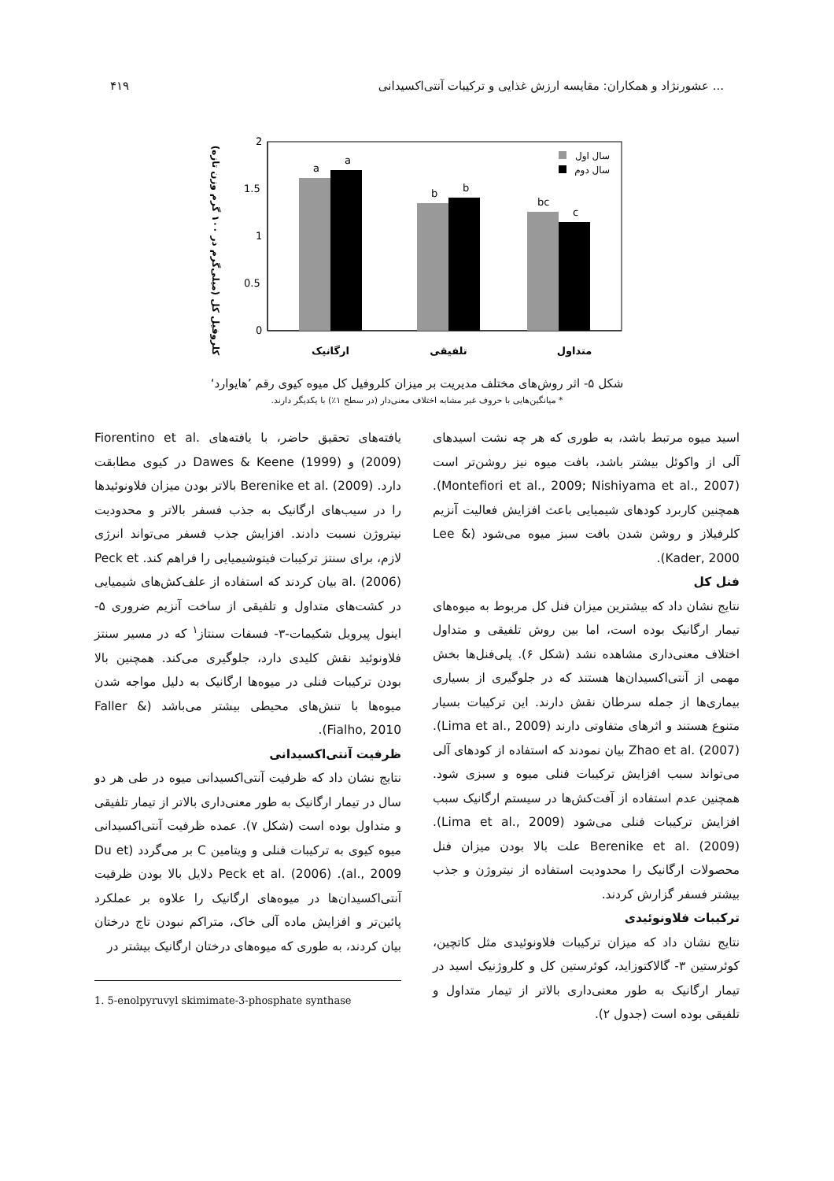۴۱۹ عشورنژاد و همکاران: مقایسه ارزش غذایی و ترکیبات آنتی‌اکسیدانی ...
کلروفیل کل (میلی‌گرم در ۱۰۰ گرم وزن تازه)
2
1.5
1
0.5
0
a
a
b
b
bc
c
سال اول
سال دوم
ارگانیک
تلفیقی
متداول
شکل ۵- اثر روش‌های مختلف مدیریت بر میزان کلروفیل کل میوه کیوی رقم ’هایوارد‘
* میانگین‌هایی با حروف غیر مشابه اختلاف معنی‌دار (در سطح ۱٪) با یکدیگر دارند.
اسید میوه مرتبط باشد، به طوری که هر چه نشت اسیدهای آلی از واکوئل بیشتر باشد، بافت میوه نیز روشن‌تر است (Montefiori et al., 2009; Nishiyama et al., 2007). همچنین کاربرد کودهای شیمیایی باعث افزایش فعالیت آنزیم کلرفیلاز و روشن شدن بافت سبز میوه می‌شود (Lee & Kader, 2000).
فنل کل
نتایج نشان داد که بیشترین میزان فنل کل مربوط به میوه‌های تیمار ارگانیک بوده است، اما بین روش تلفیقی و متداول اختلاف معنی‌داری مشاهده نشد (شکل ۶). پلی‌فنل‌ها بخش مهمی از آنتی‌اکسیدان‌ها هستند که در جلوگیری از بسیاری بیماری‌ها از جمله سرطان نقش دارند. این ترکیبات بسیار متنوع هستند و اثرهای متفاوتی دارند (Lima et al., 2009). Zhao et al. (2007) بیان نمودند که استفاده از کودهای آلی می‌تواند سبب افزایش ترکیبات فنلی میوه و سبزی شود. همچنین عدم استفاده از آفت‌کش‌ها در سیستم ارگانیک سبب افزایش ترکیبات فنلی می‌شود (Lima et al., 2009). Berenike et al. (2009) علت بالا بودن میزان فنل محصولات ارگانیک را محدودیت استفاده از نیتروژن و جذب بیشتر فسفر گزارش کردند.
ترکیبات فلاونوئیدی
نتایج نشان داد که میزان ترکیبات فلاونوئیدی مثل کاتچین، کوئرستین ۳- گالاکتوزاید، کوئرستین کل و کلروژنیک اسید در تیمار ارگانیک به طور معنی‌داری بالاتر از تیمار متداول و تلفیقی بوده است (جدول ۲).
یافته‌های تحقیق حاضر، با یافته‌های Fiorentino et al. (2009) و Dawes & Keene (1999) در کیوی مطابقت دارد. Berenike et al. (2009) بالاتر بودن میزان فلاونوئیدها را در سیب‌های ارگانیک به جذب فسفر بالاتر و محدودیت نیتروژن نسبت دادند. افزایش جذب فسفر می‌تواند انرژی لازم، برای سنتز ترکیبات فیتوشیمیایی را فراهم کند. Peck et al. (2006) بیان کردند که استفاده از علف‌کش‌های شیمیایی در کشت‌های متداول و تلفیقی از ساخت آنزیم ضروری ۵- اینول پیرویل شکیمات-۳- فسفات سنتاز<sup>۱</sup> که در مسیر سنتز فلاونوئید نقش کلیدی دارد، جلوگیری می‌کند. همچنین بالا بودن ترکیبات فنلی در میوه‌ها ارگانیک به دلیل مواجه شدن میوه‌ها با تنش‌های محیطی بیشتر می‌باشد (Faller & Fialho, 2010).
ظرفیت آنتی‌اکسیدانی
نتایج نشان داد که ظرفیت آنتی‌اکسیدانی میوه در طی هر دو سال در تیمار ارگانیک به طور معنی‌داری بالاتر از تیمار تلفیقی و متداول بوده است (شکل ۷). عمده ظرفیت آنتی‌اکسیدانی میوه کیوی به ترکیبات فنلی و ویتامین C بر می‌گردد (Du et al., 2009). Peck et al. (2006) دلایل بالا بودن ظرفیت آنتی‌اکسیدان‌ها در میوه‌های ارگانیک را علاوه بر عملکرد پائین‌تر و افزایش ماده آلی خاک، متراکم نبودن تاج درختان بیان کردند، به طوری که میوه‌های درختان ارگانیک بیشتر در
1. 5-enolpyruvyl skimimate-3-phosphate synthase